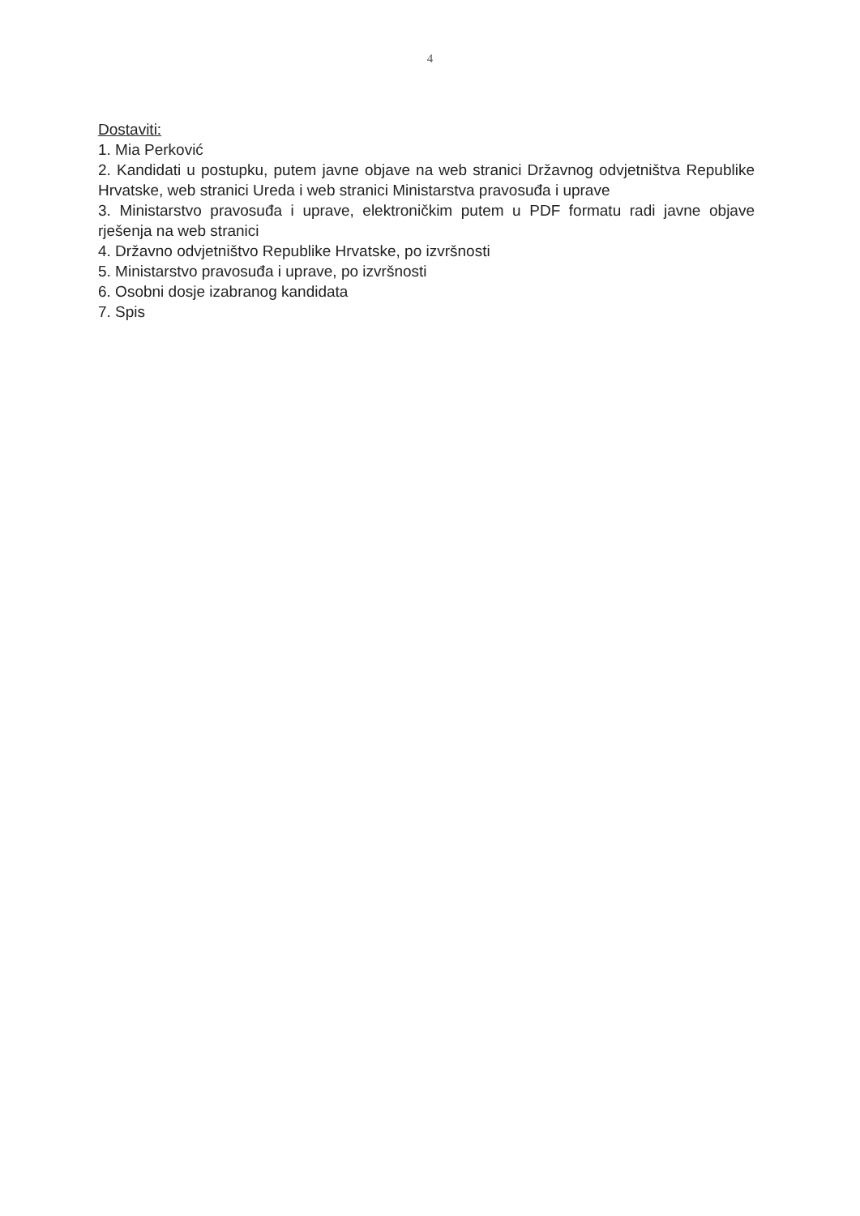4
Dostaviti:
1. Mia Perković
2. Kandidati u postupku, putem javne objave na web stranici Državnog odvjetništva Republike Hrvatske, web stranici Ureda i web stranici Ministarstva pravosuđa i uprave
3. Ministarstvo pravosuđa i uprave, elektroničkim putem u PDF formatu radi javne objave rješenja na web stranici
4. Državno odvjetništvo Republike Hrvatske, po izvršnosti
5. Ministarstvo pravosuđa i uprave, po izvršnosti
6. Osobni dosje izabranog kandidata
7. Spis